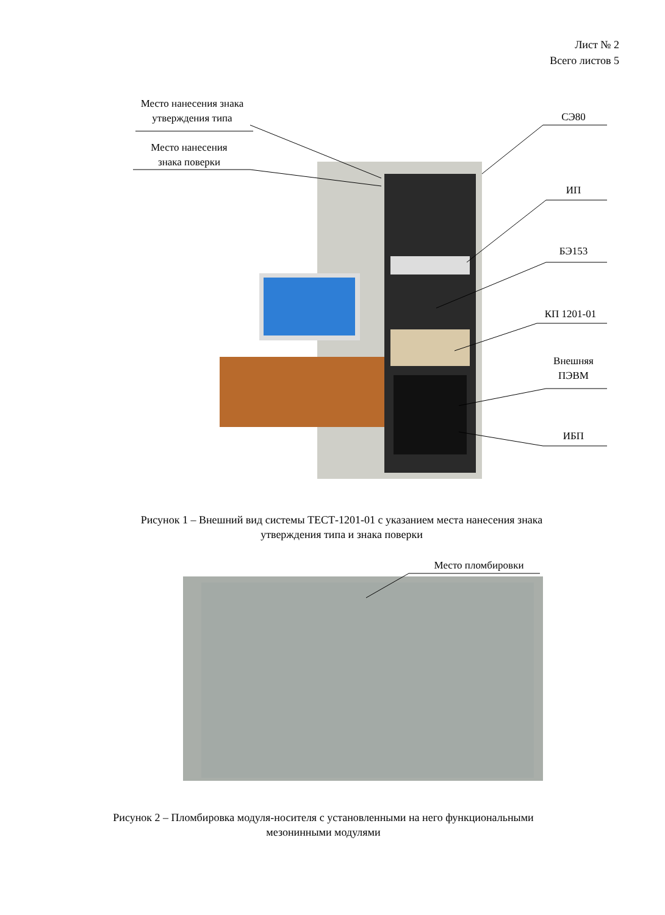Лист № 2
Всего листов 5
Место нанесения знака
утверждения типа
Место нанесения
знака поверки
СЭ80
ИП
БЭ153
КП 1201-01
Внешняя
ПЭВМ
ИБП
Рисунок 1 – Внешний вид системы ТЕСТ-1201-01 с указанием места нанесения знака
утверждения типа и знака поверки
Место пломбировки
Рисунок 2 – Пломбировка модуля-носителя с установленными на него функциональными
мезонинными модулями